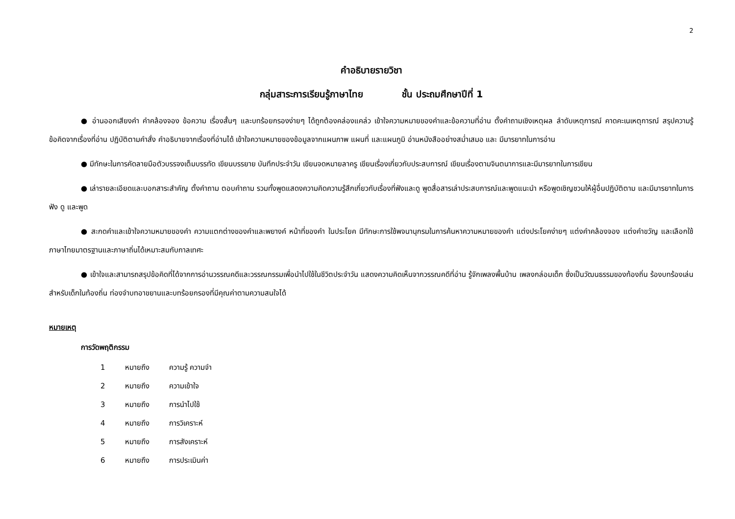2
คำอธิบายรายวิชา
กลุ่มสาระการเรียนรู้ภาษาไทย ชั้น ประถมศึกษาปีที่ 1
● อ่านออกเสียงคำ คำคล้องจอง ข้อความ เรื่องสั้นๆ และบทร้อยกรองง่ายๆ ได้ถูกต้องคล่องแคล่ว เข้าใจความหมายของคำและข้อความที่อ่าน ตั้งคำถามเชิงเหตุผล ลำดับเหตุการณ์ คาดคะเนเหตุการณ์ สรุปความรู้ข้อคิดจากเรื่องที่อ่าน ปฏิบัติตามคำสั่ง คำอธิบายจากเรื่องที่อ่านได้ เข้าใจความหมายของข้อมูลจากแผนภาพ แผนที่ และแผนภูมิ อ่านหนังสืออย่างสม่ำเสมอ และ มีมารยาทในการอ่าน
● มีทักษะในการคัดลายมือตัวบรรจงเต็มบรรทัด เขียนบรรยาย บันทึกประจำวัน เขียนจดหมายลาครู เขียนเรื่องเกี่ยวกับประสบการณ์ เขียนเรื่องตามจินตนาการและมีมารยาทในการเขียน
● เล่ารายละเอียดและบอกสาระสำคัญ ตั้งคำถาม ตอบคำถาม รวมทั้งพูดแสดงความคิดความรู้สึกเกี่ยวกับเรื่องที่ฟังและดู พูดสื่อสารเล่าประสบการณ์และพูดแนะนำ หรือพูดเชิญชวนให้ผู้อื่นปฏิบัติตาม และมีมารยาทในการฟัง ดู และพูด
● สะกดคำและเข้าใจความหมายของคำ ความแตกต่างของคำและพยางค์ หน้าที่ของคำ ในประโยค มีทักษะการใช้พจนานุกรมในการค้นหาความหมายของคำ แต่งประโยคง่ายๆ แต่งคำคล้องจอง แต่งคำขวัญ และเลือกใช้ภาษาไทยมาตรฐานและภาษาถิ่นได้เหมาะสมกับกาลเทศะ
● เข้าใจและสามารถสรุปข้อคิดที่ได้จากการอ่านวรรณคดีและวรรณกรรมเพื่อนำไปใช้ในชีวิตประจำวัน แสดงความคิดเห็นจากวรรณคดีที่อ่าน รู้จักเพลงพื้นบ้าน เพลงกล่อมเด็ก ซึ่งเป็นวัฒนธรรมของท้องถิ่น ร้องบทร้องเล่นสำหรับเด็กในท้องถิ่น ท่องจำบทอาขยานและบทร้อยกรองที่มีคุณค่าตามความสนใจได้
หมายเหตุ
การวัดพฤติกรรม
| 1 | หมายถึง | ความรู้ ความจำ |
| 2 | หมายถึง | ความเข้าใจ |
| 3 | หมายถึง | การนำไปใช้ |
| 4 | หมายถึง | การวิเคราะห์ |
| 5 | หมายถึง | การสังเคราะห์ |
| 6 | หมายถึง | การประเมินค่า |